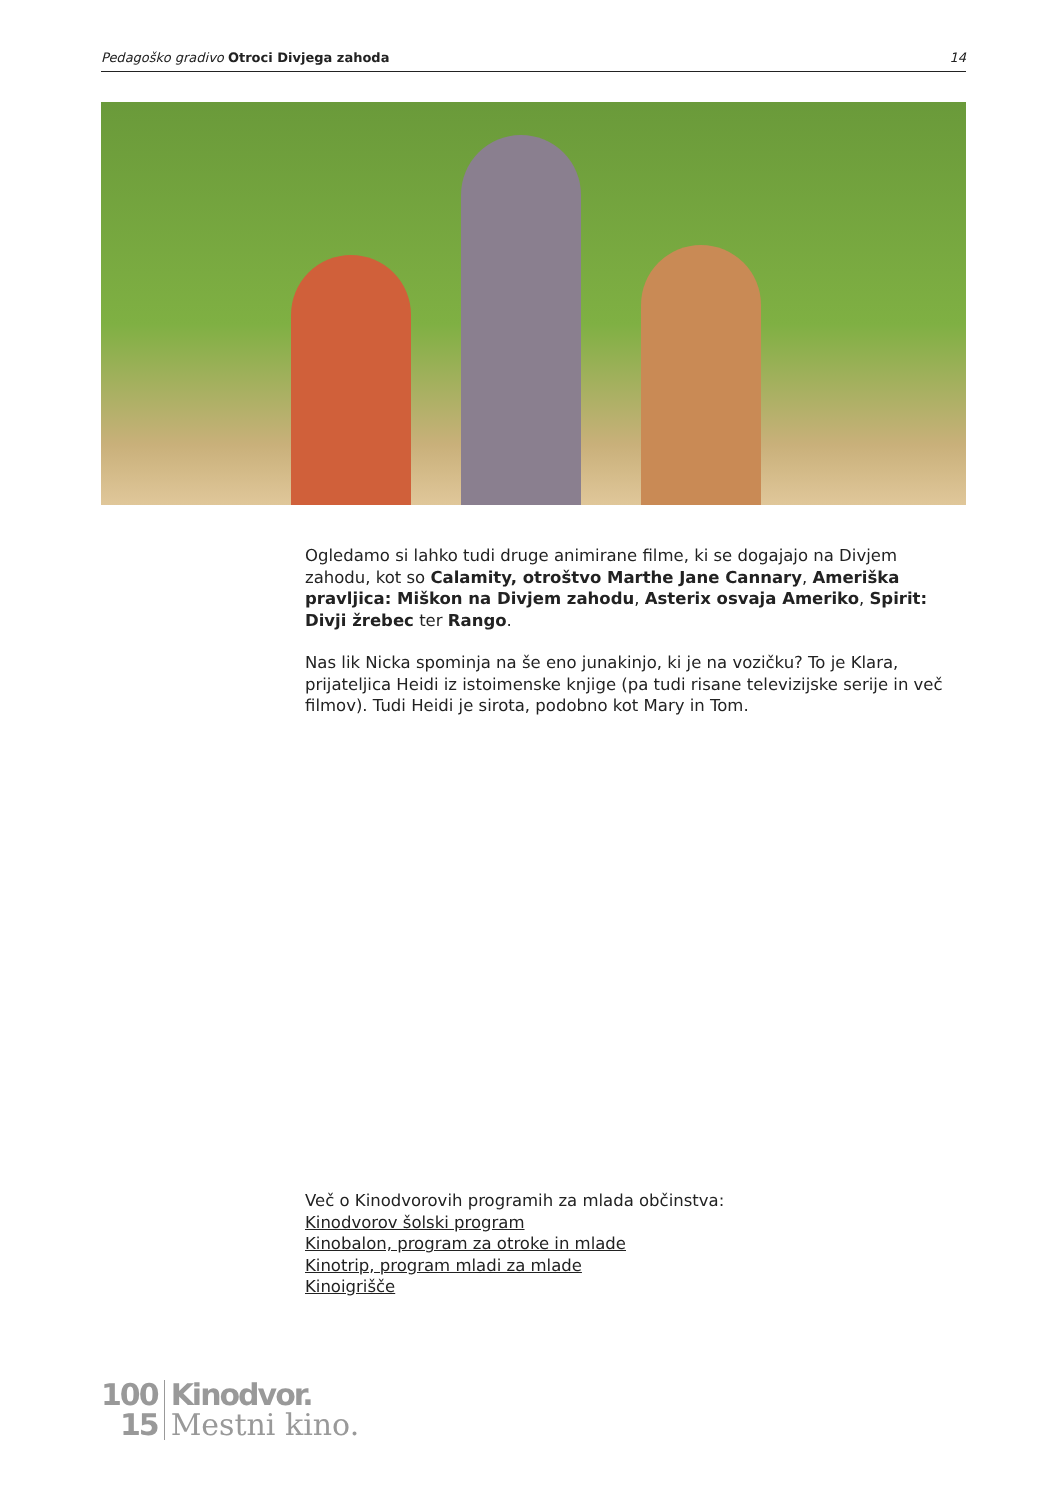Pedagoško gradivo Otroci Divjega zahoda
14
Ogledamo si lahko tudi druge animirane filme, ki se dogajajo na Divjem zahodu, kot so Calamity, otroštvo Marthe Jane Cannary, Ameriška pravljica: Miškon na Divjem zahodu, Asterix osvaja Ameriko, Spirit: Divji žrebec ter Rango.
Nas lik Nicka spominja na še eno junakinjo, ki je na vozičku? To je Klara, prijateljica Heidi iz istoimenske knjige (pa tudi risane televizijske serije in več filmov). Tudi Heidi je sirota, podobno kot Mary in Tom.
Več o Kinodvorovih programih za mlada občinstva:
Kinodvorov šolski program
Kinobalon, program za otroke in mlade
Kinotrip, program mladi za mlade
Kinoigrišče
100
15
Kinodvor.
Mestni kino.